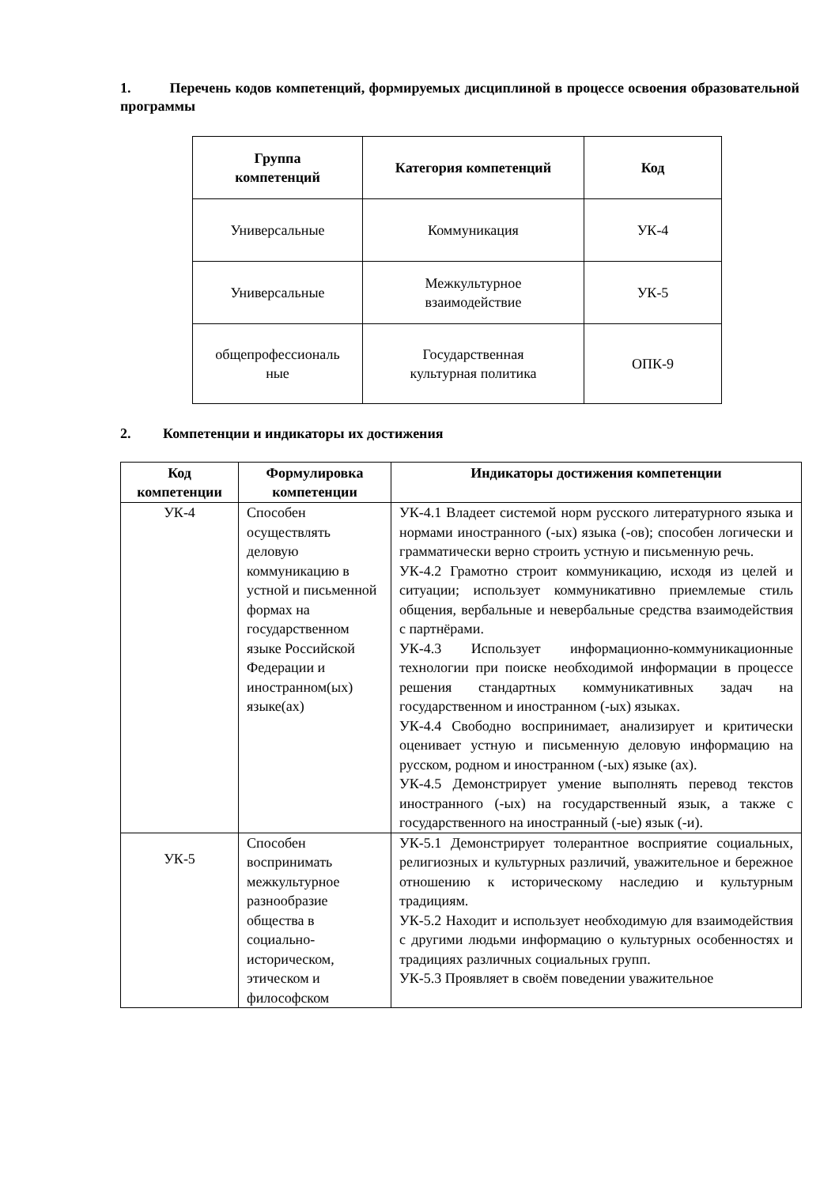1. Перечень кодов компетенций, формируемых дисциплиной в процессе освоения образовательной программы
| Группа компетенций | Категория компетенций | Код |
| --- | --- | --- |
| Универсальные | Коммуникация | УК-4 |
| Универсальные | Межкультурное взаимодействие | УК-5 |
| общепрофессиональ ные | Государственная культурная политика | ОПК-9 |
2. Компетенции и индикаторы их достижения
| Код компетенции | Формулировка компетенции | Индикаторы достижения компетенции |
| --- | --- | --- |
| УК-4 | Способен осуществлять деловую коммуникацию в устной и письменной формах на государственном языке Российской Федерации и иностранном(ых) языке(ах) | УК-4.1 Владеет системой норм русского литературного языка и нормами иностранного (-ых) языка (-ов); способен логически и грамматически верно строить устную и письменную речь. УК-4.2 Грамотно строит коммуникацию, исходя из целей и ситуации; использует коммуникативно приемлемые стиль общения, вербальные и невербальные средства взаимодействия с партнёрами. УК-4.3 Использует информационно-коммуникационные технологии при поиске необходимой информации в процессе решения стандартных коммуникативных задач на государственном и иностранном (-ых) языках. УК-4.4 Свободно воспринимает, анализирует и критически оценивает устную и письменную деловую информацию на русском, родном и иностранном (-ых) языке (ах). УК-4.5 Демонстрирует умение выполнять перевод текстов иностранного (-ых) на государственный язык, а также с государственного на иностранный (-ые) язык (-и). |
| УК-5 | Способен воспринимать межкультурное разнообразие общества в социально-историческом, этическом и философском | УК-5.1 Демонстрирует толерантное восприятие социальных, религиозных и культурных различий, уважительное и бережное отношению к историческому наследию и культурным традициям. УК-5.2 Находит и использует необходимую для взаимодействия с другими людьми информацию о культурных особенностях и традициях различных социальных групп. УК-5.3 Проявляет в своём поведении уважительное |